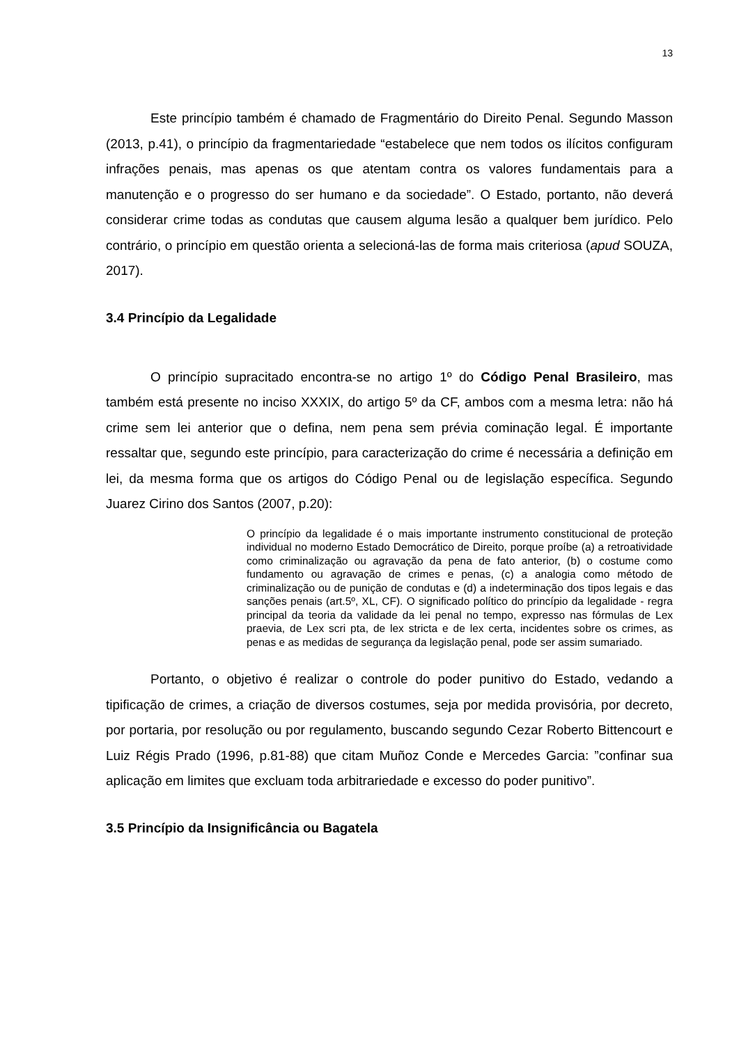13
Este princípio também é chamado de Fragmentário do Direito Penal. Segundo Masson (2013, p.41), o princípio da fragmentariedade “estabelece que nem todos os ilícitos configuram infrações penais, mas apenas os que atentam contra os valores fundamentais para a manutenção e o progresso do ser humano e da sociedade”. O Estado, portanto, não deverá considerar crime todas as condutas que causem alguma lesão a qualquer bem jurídico. Pelo contrário, o princípio em questão orienta a selecioná-las de forma mais criteriosa (apud SOUZA, 2017).
3.4 Princípio da Legalidade
O princípio supracitado encontra-se no artigo 1º do Código Penal Brasileiro, mas também está presente no inciso XXXIX, do artigo 5º da CF, ambos com a mesma letra: não há crime sem lei anterior que o defina, nem pena sem prévia cominação legal. É importante ressaltar que, segundo este princípio, para caracterização do crime é necessária a definição em lei, da mesma forma que os artigos do Código Penal ou de legislação específica. Segundo Juarez Cirino dos Santos (2007, p.20):
O princípio da legalidade é o mais importante instrumento constitucional de proteção individual no moderno Estado Democrático de Direito, porque proíbe (a) a retroatividade como criminalização ou agravação da pena de fato anterior, (b) o costume como fundamento ou agravação de crimes e penas, (c) a analogia como método de criminalização ou de punição de condutas e (d) a indeterminação dos tipos legais e das sanções penais (art.5º, XL, CF). O significado político do princípio da legalidade - regra principal da teoria da validade da lei penal no tempo, expresso nas fórmulas de Lex praevia, de Lex scri pta, de lex stricta e de lex certa, incidentes sobre os crimes, as penas e as medidas de segurança da legislação penal, pode ser assim sumariado.
Portanto, o objetivo é realizar o controle do poder punitivo do Estado, vedando a tipificação de crimes, a criação de diversos costumes, seja por medida provisória, por decreto, por portaria, por resolução ou por regulamento, buscando segundo Cezar Roberto Bittencourt e Luiz Régis Prado (1996, p.81-88) que citam Muñoz Conde e Mercedes Garcia: ”confinar sua aplicação em limites que excluam toda arbitrariedade e excesso do poder punitivo”.
3.5 Princípio da Insignificância ou Bagatela